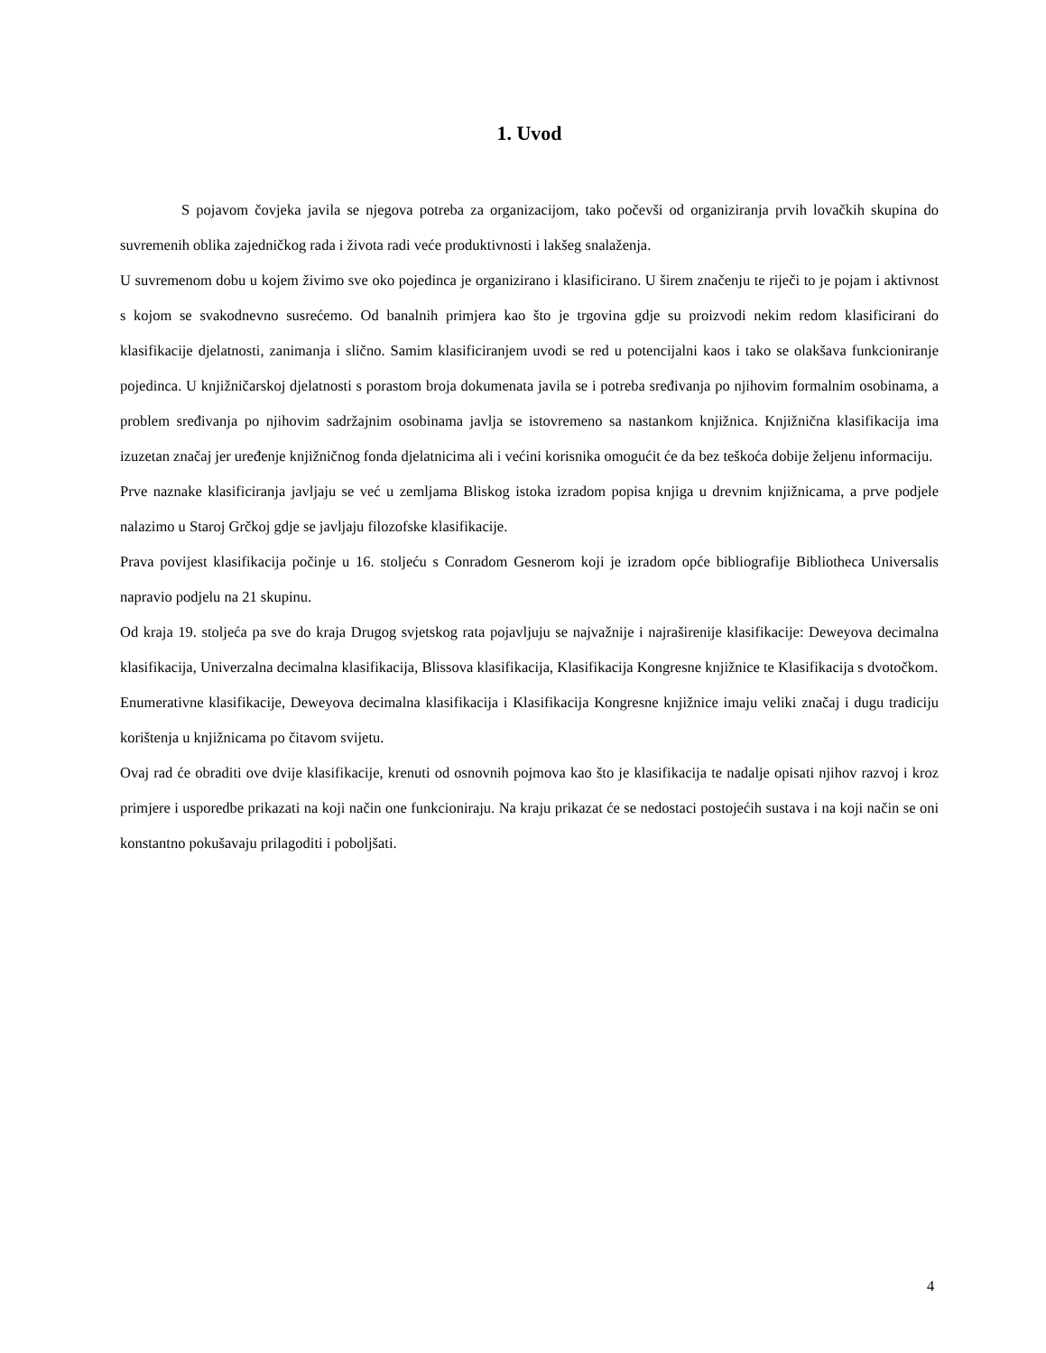1. Uvod
S pojavom čovjeka javila se njegova potreba za organizacijom, tako počevši od organiziranja prvih lovačkih skupina do suvremenih oblika zajedničkog rada i života radi veće produktivnosti i lakšeg snalaženja.
U suvremenom dobu u kojem živimo sve oko pojedinca je organizirano i klasificirano. U širem značenju te riječi to je pojam i aktivnost s kojom se svakodnevno susrećemo. Od banalnih primjera kao što je trgovina gdje su proizvodi nekim redom klasificirani do klasifikacije djelatnosti, zanimanja i slično. Samim klasificiranjem uvodi se red u potencijalni kaos i tako se olakšava funkcioniranje pojedinca. U knjižničarskoj djelatnosti s porastom broja dokumenata javila se i potreba sređivanja po njihovim formalnim osobinama, a problem sređivanja po njihovim sadržajnim osobinama javlja se istovremeno sa nastankom knjižnica. Knjižnična klasifikacija ima izuzetan značaj jer uređenje knjižničnog fonda djelatnicima ali i većini korisnika omogućit će da bez teškoća dobije željenu informaciju.
Prve naznake klasificiranja javljaju se već u zemljama Bliskog istoka izradom popisa knjiga u drevnim knjižnicama, a prve podjele nalazimo u Staroj Grčkoj gdje se javljaju filozofske klasifikacije.
Prava povijest klasifikacija počinje u 16. stoljeću s Conradom Gesnerom koji je izradom opće bibliografije Bibliotheca Universalis napravio podjelu na 21 skupinu.
Od kraja 19. stoljeća pa sve do kraja Drugog svjetskog rata pojavljuju se najvažnije i najraširenije klasifikacije: Deweyova decimalna klasifikacija, Univerzalna decimalna klasifikacija, Blissova klasifikacija, Klasifikacija Kongresne knjižnice te Klasifikacija s dvotočkom.
Enumerativne klasifikacije, Deweyova decimalna klasifikacija i Klasifikacija Kongresne knjižnice imaju veliki značaj i dugu tradiciju korištenja u knjižnicama po čitavom svijetu.
Ovaj rad će obraditi ove dvije klasifikacije, krenuti od osnovnih pojmova kao što je klasifikacija te nadalje opisati njihov razvoj i kroz primjere i usporedbe prikazati na koji način one funkcioniraju. Na kraju prikazat će se nedostaci postojećih sustava i na koji način se oni konstantno pokušavaju prilagoditi i poboljšati.
4